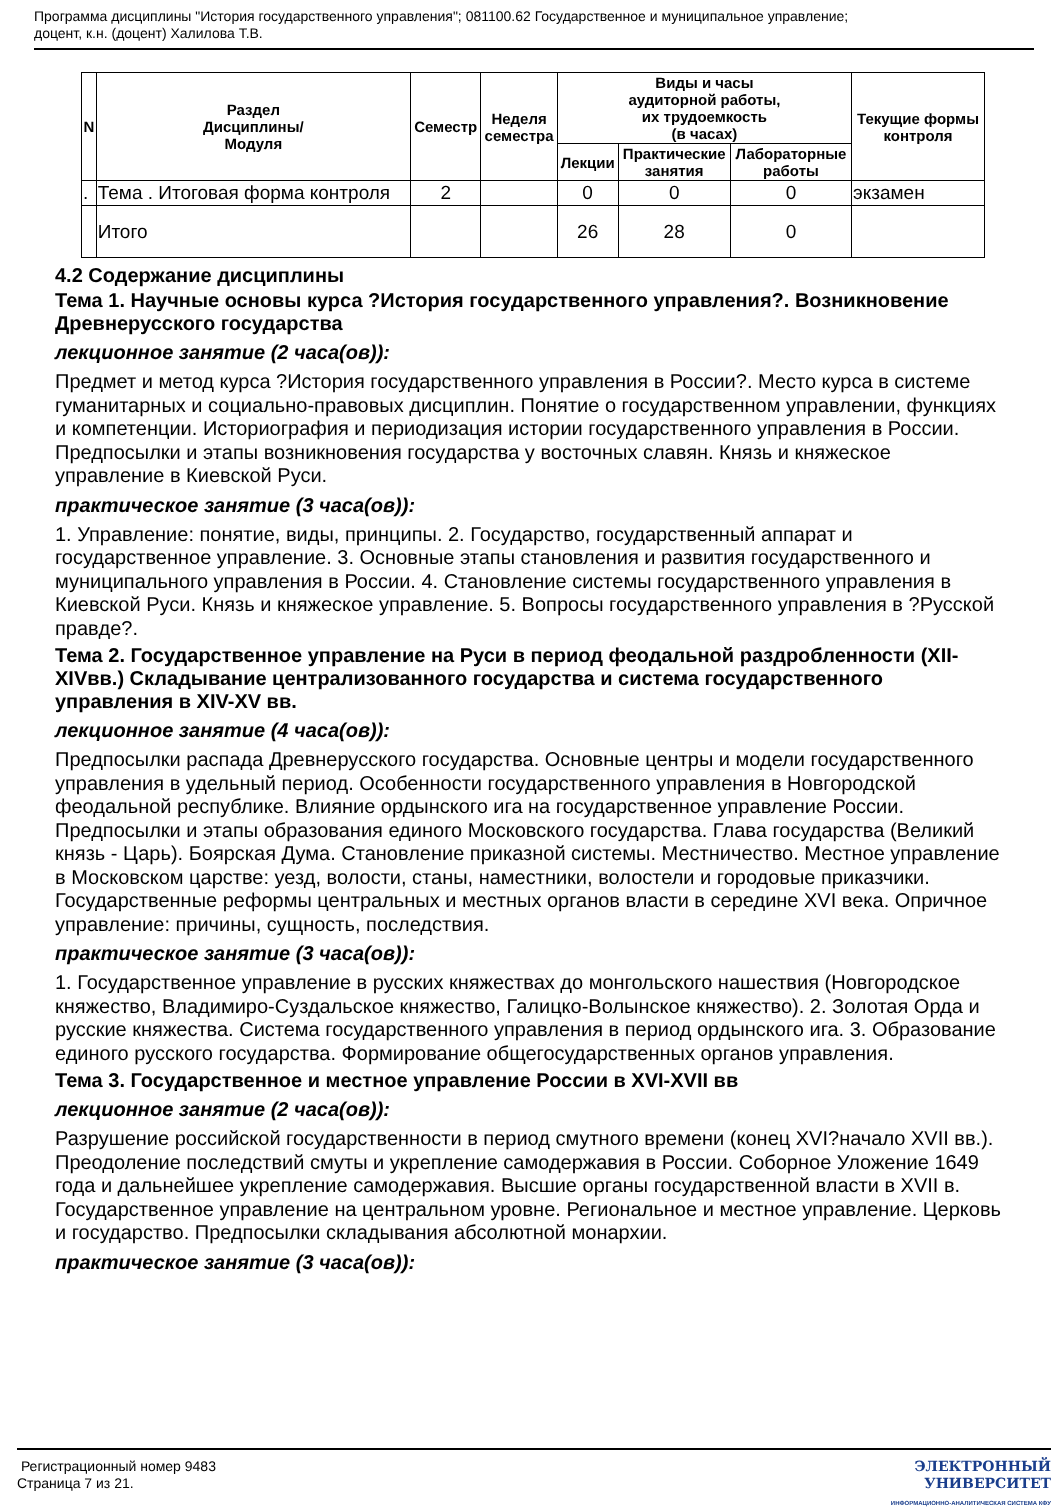Программа дисциплины "История государственного управления"; 081100.62 Государственное и муниципальное управление;
доцент, к.н. (доцент) Халилова Т.В.
| N | Раздел Дисциплины/ Модуля | Семестр | Неделя семестра | Виды и часы аудиторной работы, их трудоемкость (в часах) | | | Текущие формы контроля |
| --- | --- | --- | --- | --- | --- | --- | --- |
| | | | | Лекции | Практические занятия | Лабораторные работы | |
| . | Тема . Итоговая форма контроля | 2 | | 0 | 0 | 0 | экзамен |
| | Итого | | | 26 | 28 | 0 | |
4.2 Содержание дисциплины
Тема 1. Научные основы курса ?История государственного управления?. Возникновение Древнерусского государства
лекционное занятие (2 часа(ов)):
Предмет и метод курса ?История государственного управления в России?. Место курса в системе гуманитарных и социально-правовых дисциплин. Понятие о государственном управлении, функциях и компетенции. Историография и периодизация истории государственного управления в России. Предпосылки и этапы возникновения государства у восточных славян. Князь и княжеское управление в Киевской Руси.
практическое занятие (3 часа(ов)):
1. Управление: понятие, виды, принципы. 2. Государство, государственный аппарат и государственное управление. 3. Основные этапы становления и развития государственного и муниципального управления в России. 4. Становление системы государственного управления в Киевской Руси. Князь и княжеское управление. 5. Вопросы государственного управления в ?Русской правде?.
Тема 2. Государственное управление на Руси в период феодальной раздробленности (XII-XIVвв.) Складывание централизованного государства и система государственного управления в XIV-XV вв.
лекционное занятие (4 часа(ов)):
Предпосылки распада Древнерусского государства. Основные центры и модели государственного управления в удельный период. Особенности государственного управления в Новгородской феодальной республике. Влияние ордынского ига на государственное управление России. Предпосылки и этапы образования единого Московского государства. Глава государства (Великий князь - Царь). Боярская Дума. Становление приказной системы. Местничество. Местное управление в Московском царстве: уезд, волости, станы, наместники, волостели и городовые приказчики. Государственные реформы центральных и местных органов власти в середине XVI века. Опричное управление: причины, сущность, последствия.
практическое занятие (3 часа(ов)):
1. Государственное управление в русских княжествах до монгольского нашествия (Новгородское княжество, Владимиро-Суздальское княжество, Галицко-Волынское княжество). 2. Золотая Орда и русские княжества. Система государственного управления в период ордынского ига. 3. Образование единого русского государства. Формирование общегосударственных органов управления.
Тема 3. Государственное и местное управление России в XVI-XVII вв
лекционное занятие (2 часа(ов)):
Разрушение российской государственности в период смутного времени (конец XVI?начало XVII вв.). Преодоление последствий смуты и укрепление самодержавия в России. Соборное Уложение 1649 года и дальнейшее укрепление самодержавия. Высшие органы государственной власти в XVII в. Государственное управление на центральном уровне. Региональное и местное управление. Церковь и государство. Предпосылки складывания абсолютной монархии.
практическое занятие (3 часа(ов)):
Регистрационный номер 9483
Страница 7 из 21.
ЭЛЕКТРОННЫЙ
УНИВЕРСИТЕТ
ИНФОРМАЦИОННО-АНАЛИТИЧЕСКАЯ СИСТЕМА КФУ